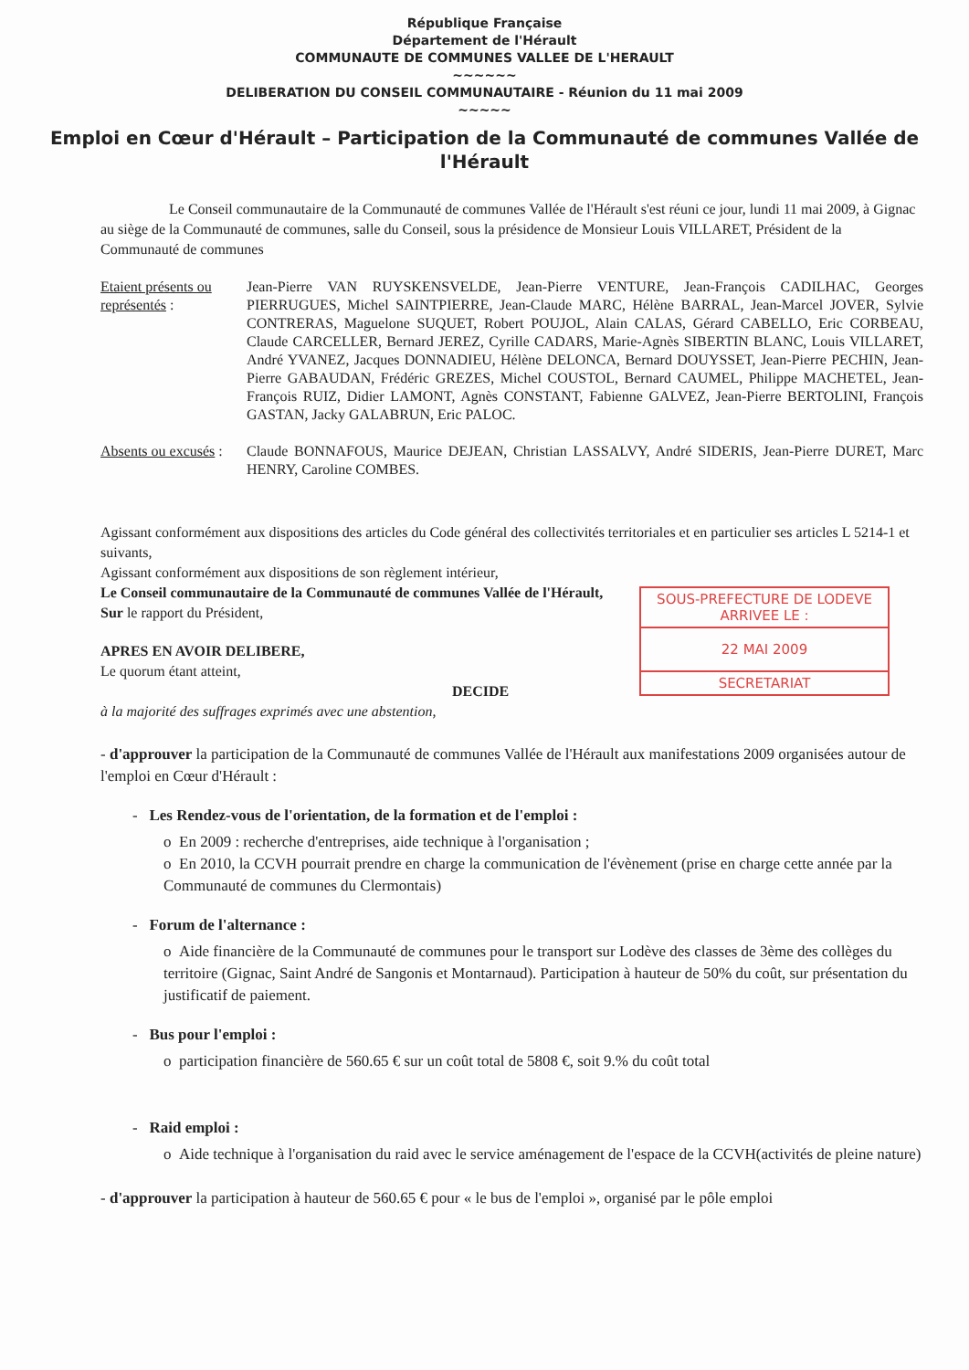République Française
Département de l'Hérault
COMMUNAUTE DE COMMUNES VALLEE DE L'HERAULT
~~~~~~
DELIBERATION DU CONSEIL COMMUNAUTAIRE - Réunion du 11 mai 2009
~~~~~
Emploi en Cœur d'Hérault – Participation de la Communauté de communes Vallée de l'Hérault
Le Conseil communautaire de la Communauté de communes Vallée de l'Hérault s'est réuni ce jour, lundi 11 mai 2009, à Gignac au siège de la Communauté de communes, salle du Conseil, sous la présidence de Monsieur Louis VILLARET, Président de la Communauté de communes
Etaient présents ou représentés :
Jean-Pierre VAN RUYSKENSVELDE, Jean-Pierre VENTURE, Jean-François CADILHAC, Georges PIERRUGUES, Michel SAINTPIERRE, Jean-Claude MARC, Hélène BARRAL, Jean-Marcel JOVER, Sylvie CONTRERAS, Maguelone SUQUET, Robert POUJOL, Alain CALAS, Gérard CABELLO, Eric CORBEAU, Claude CARCELLER, Bernard JEREZ, Cyrille CADARS, Marie-Agnès SIBERTIN BLANC, Louis VILLARET, André YVANEZ, Jacques DONNADIEU, Hélène DELONCA, Bernard DOUYSSET, Jean-Pierre PECHIN, Jean-Pierre GABAUDAN, Frédéric GREZES, Michel COUSTOL, Bernard CAUMEL, Philippe MACHETEL, Jean-François RUIZ, Didier LAMONT, Agnès CONSTANT, Fabienne GALVEZ, Jean-Pierre BERTOLINI, François GASTAN, Jacky GALABRUN, Eric PALOC.
Absents ou excusés :
Claude BONNAFOUS, Maurice DEJEAN, Christian LASSALVY, André SIDERIS, Jean-Pierre DURET, Marc HENRY, Caroline COMBES.
Agissant conformément aux dispositions des articles du Code général des collectivités territoriales et en particulier ses articles L 5214-1 et suivants,
Agissant conformément aux dispositions de son règlement intérieur,
Le Conseil communautaire de la Communauté de communes Vallée de l'Hérault,
Sur le rapport du Président,
APRES EN AVOIR DELIBERE,
Le quorum étant atteint,
DECIDE
à la majorité des suffrages exprimés avec une abstention,
SOUS-PREFECTURE DE LODEVE
ARRIVEE LE :
22 MAI 2009
SECRETARIAT
- d'approuver la participation de la Communauté de communes Vallée de l'Hérault aux manifestations 2009 organisées autour de l'emploi en Cœur d'Hérault :
- Les Rendez-vous de l'orientation, de la formation et de l'emploi :
o En 2009 : recherche d'entreprises, aide technique à l'organisation ;
o En 2010, la CCVH pourrait prendre en charge la communication de l'évènement (prise en charge cette année par la Communauté de communes du Clermontais)
- Forum de l'alternance :
o Aide financière de la Communauté de communes pour le transport sur Lodève des classes de 3ème des collèges du territoire (Gignac, Saint André de Sangonis et Montarnaud). Participation à hauteur de 50% du coût, sur présentation du justificatif de paiement.
- Bus pour l'emploi :
o participation financière de 560.65 € sur un coût total de 5808 €, soit 9.% du coût total
- Raid emploi :
o Aide technique à l'organisation du raid avec le service aménagement de l'espace de la CCVH(activités de pleine nature)
- d'approuver la participation à hauteur de 560.65 € pour « le bus de l'emploi », organisé par le pôle emploi